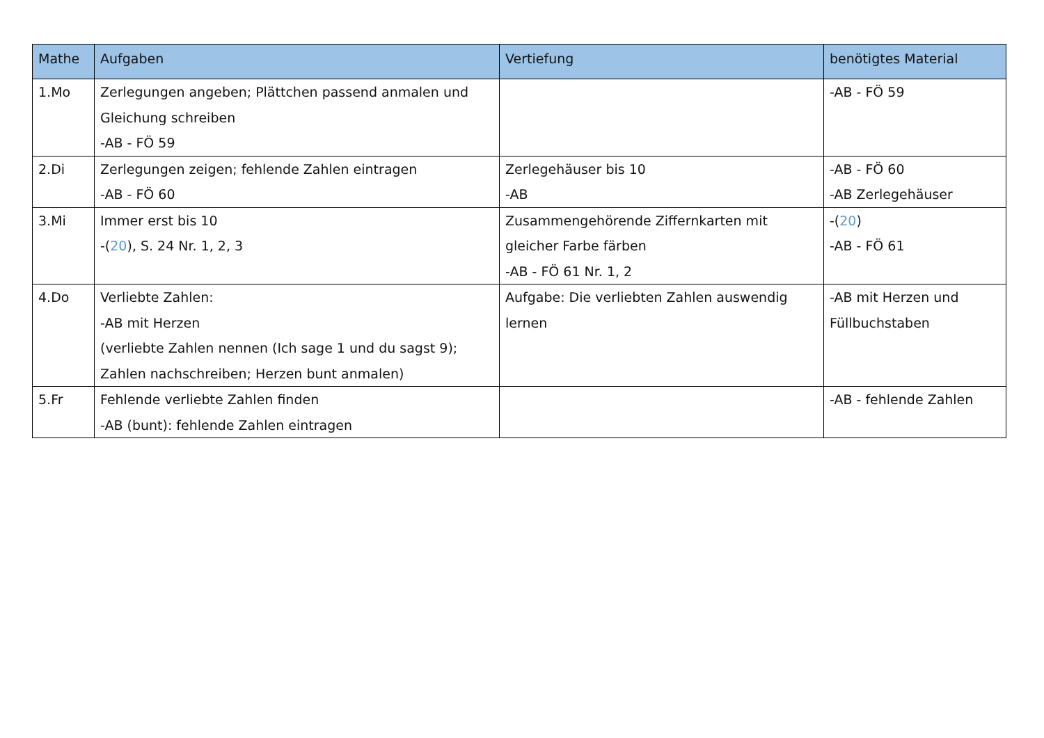| Mathe | Aufgaben | Vertiefung | benötigtes Material |
| --- | --- | --- | --- |
| 1.Mo | Zerlegungen angeben; Plättchen passend anmalen und Gleichung schreiben -AB - FÖ 59 | | -AB - FÖ 59 |
| 2.Di | Zerlegungen zeigen; fehlende Zahlen eintragen -AB - FÖ 60 | Zerlegehäuser bis 10 -AB | -AB - FÖ 60 -AB Zerlegehäuser |
| 3.Mi | Immer erst bis 10 -( 20 ), S. 24 Nr. 1, 2, 3 | Zusammengehörende Ziffernkarten mit gleicher Farbe färben -AB - FÖ 61 Nr. 1, 2 | -( 20 ) -AB - FÖ 61 |
| 4.Do | Verliebte Zahlen: -AB mit Herzen (verliebte Zahlen nennen (Ich sage 1 und du sagst 9); Zahlen nachschreiben; Herzen bunt anmalen) | Aufgabe: Die verliebten Zahlen auswendig lernen | -AB mit Herzen und Füllbuchstaben |
| 5.Fr | Fehlende verliebte Zahlen finden -AB (bunt): fehlende Zahlen eintragen | | -AB - fehlende Zahlen |